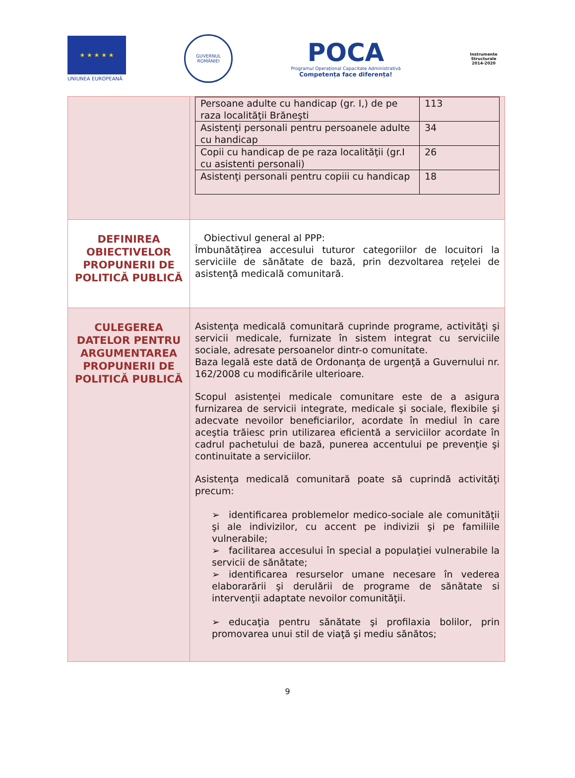★ ★ ★ ★ ★
UNIUNEA EUROPEANĂ
GUVERNUL ROMÂNIEI
POCA
Programul Operațional Capacitate Administrativă
Competența face diferența!
Instrumente Structurale
2014-2020
| | / Persoane adulte cu handicap (gr. I,) de pe raza localităţii Brăneşti / 113 / / Asistenţi personali pentru persoanele adulte cu handicap / 34 / / Copii cu handicap de pe raza localităţii (gr.I cu asistenti personali) / 26 / / Asistenţi personali pentru copiii cu handicap / 18 / |
| DEFINIREA OBIECTIVELOR PROPUNERII DE POLITICĂ PUBLICĂ | Obiectivul general al PPP: Îmbunătățirea accesului tuturor categoriilor de locuitori la serviciile de sănătate de bază, prin dezvoltarea reţelei de asistenţă medicală comunitară. |
| CULEGEREA DATELOR PENTRU ARGUMENTAREA PROPUNERII DE POLITICĂ PUBLICĂ | Asistenţa medicală comunitară cuprinde programe, activităţi şi servicii medicale, furnizate în sistem integrat cu serviciile sociale, adresate persoanelor dintr-o comunitate. Baza legală este dată de Ordonanţa de urgenţă a Guvernului nr. 162/2008 cu modificările ulterioare. Scopul asistenţei medicale comunitare este de a asigura furnizarea de servicii integrate, medicale şi sociale, flexibile şi adecvate nevoilor beneficiarilor, acordate în mediul în care aceştia trăiesc prin utilizarea eficientă a serviciilor acordate în cadrul pachetului de bază, punerea accentului pe prevenţie şi continuitate a serviciilor. Asistenţa medicală comunitară poate să cuprindă activităţi precum: ➢ identificarea problemelor medico-sociale ale comunităţii şi ale indivizilor, cu accent pe indivizii şi pe familiile vulnerabile; ➢ facilitarea accesului în special a populaţiei vulnerabile la servicii de sănătate; ➢ identificarea resurselor umane necesare în vederea elaborarării şi derulării de programe de sănătate si intervenţii adaptate nevoilor comunităţii. ➢ educaţia pentru sănătate şi profilaxia bolilor, prin promovarea unui stil de viaţă şi mediu sănătos; |
9